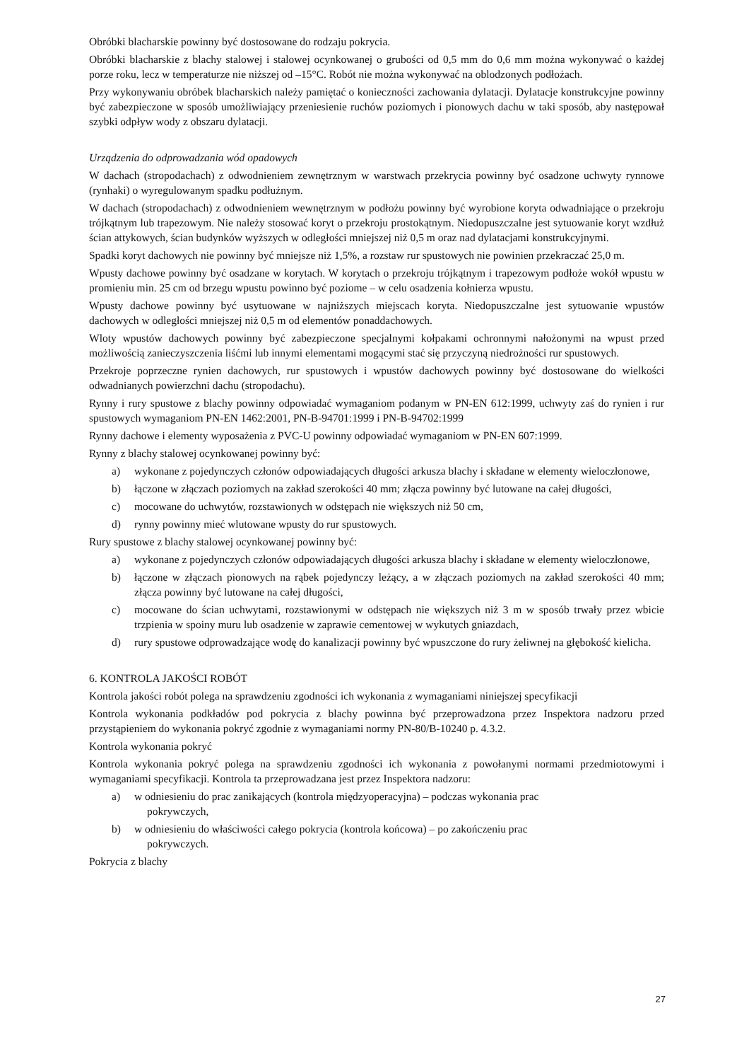Obróbki blacharskie powinny być dostosowane do rodzaju pokrycia.
Obróbki blacharskie z blachy stalowej i stalowej ocynkowanej o grubości od 0,5 mm do 0,6 mm można wykonywać o każdej porze roku, lecz w temperaturze nie niższej od –15°C. Robót nie można wykonywać na oblodzonych podłożach.
Przy wykonywaniu obróbek blacharskich należy pamiętać o konieczności zachowania dylatacji. Dylatacje konstrukcyjne powinny być zabezpieczone w sposób umożliwiający przeniesienie ruchów poziomych i pionowych dachu w taki sposób, aby następował szybki odpływ wody z obszaru dylatacji.
Urządzenia do odprowadzania wód opadowych
W dachach (stropodachach) z odwodnieniem zewnętrznym w warstwach przekrycia powinny być osadzone uchwyty rynnowe (rynhaki) o wyregulowanym spadku podłużnym.
W dachach (stropodachach) z odwodnieniem wewnętrznym w podłożu powinny być wyrobione koryta odwadniające o przekroju trójkątnym lub trapezowym. Nie należy stosować koryt o przekroju prostokątnym. Niedopuszczalne jest sytuowanie koryt wzdłuż ścian attykowych, ścian budynków wyższych w odległości mniejszej niż 0,5 m oraz nad dylatacjami konstrukcyjnymi.
Spadki koryt dachowych nie powinny być mniejsze niż 1,5%, a rozstaw rur spustowych nie powinien przekraczać 25,0 m.
Wpusty dachowe powinny być osadzane w korytach. W korytach o przekroju trójkątnym i trapezowym podłoże wokół wpustu w promieniu min. 25 cm od brzegu wpustu powinno być poziome – w celu osadzenia kołnierza wpustu.
Wpusty dachowe powinny być usytuowane w najniższych miejscach koryta. Niedopuszczalne jest sytuowanie wpustów dachowych w odległości mniejszej niż 0,5 m od elementów ponaddachowych.
Wloty wpustów dachowych powinny być zabezpieczone specjalnymi kołpakami ochronnymi nałożonymi na wpust przed możliwością zanieczyszczenia liśćmi lub innymi elementami mogącymi stać się przyczyną niedrożności rur spustowych.
Przekroje poprzeczne rynien dachowych, rur spustowych i wpustów dachowych powinny być dostosowane do wielkości odwadnianych powierzchni dachu (stropodachu).
Rynny i rury spustowe z blachy powinny odpowiadać wymaganiom podanym w PN-EN 612:1999, uchwyty zaś do rynien i rur spustowych wymaganiom PN-EN 1462:2001, PN-B-94701:1999 i PN-B-94702:1999
Rynny dachowe i elementy wyposażenia z PVC-U powinny odpowiadać wymaganiom w PN-EN 607:1999.
Rynny z blachy stalowej ocynkowanej powinny być:
a) wykonane z pojedynczych członów odpowiadających długości arkusza blachy i składane w elementy wieloczłonowe,
b) łączone w złączach poziomych na zakład szerokości 40 mm; złącza powinny być lutowane na całej długości,
c) mocowane do uchwytów, rozstawionych w odstępach nie większych niż 50 cm,
d) rynny powinny mieć wlutowane wpusty do rur spustowych.
Rury spustowe z blachy stalowej ocynkowanej powinny być:
a) wykonane z pojedynczych członów odpowiadających długości arkusza blachy i składane w elementy wieloczłonowe,
b) łączone w złączach pionowych na rąbek pojedynczy leżący, a w złączach poziomych na zakład szerokości 40 mm; złącza powinny być lutowane na całej długości,
c) mocowane do ścian uchwytami, rozstawionymi w odstępach nie większych niż 3 m w sposób trwały przez wbicie trzpienia w spoiny muru lub osadzenie w zaprawie cementowej w wykutych gniazdach,
d) rury spustowe odprowadzające wodę do kanalizacji powinny być wpuszczone do rury żeliwnej na głębokość kielicha.
6. KONTROLA JAKOŚCI ROBÓT
Kontrola jakości robót polega na sprawdzeniu zgodności ich wykonania z wymaganiami niniejszej specyfikacji
Kontrola wykonania podkładów pod pokrycia z blachy powinna być przeprowadzona przez Inspektora nadzoru przed przystąpieniem do wykonania pokryć zgodnie z wymaganiami normy PN-80/B-10240 p. 4.3.2.
Kontrola wykonania pokryć
Kontrola wykonania pokryć polega na sprawdzeniu zgodności ich wykonania z powołanymi normami przedmiotowymi i wymaganiami specyfikacji. Kontrola ta przeprowadzana jest przez Inspektora nadzoru:
a) w odniesieniu do prac zanikających (kontrola międzyoperacyjna) – podczas wykonania prac
pokrywczych,
b) w odniesieniu do właściwości całego pokrycia (kontrola końcowa) – po zakończeniu prac
pokrywczych.
Pokrycia z blachy
27